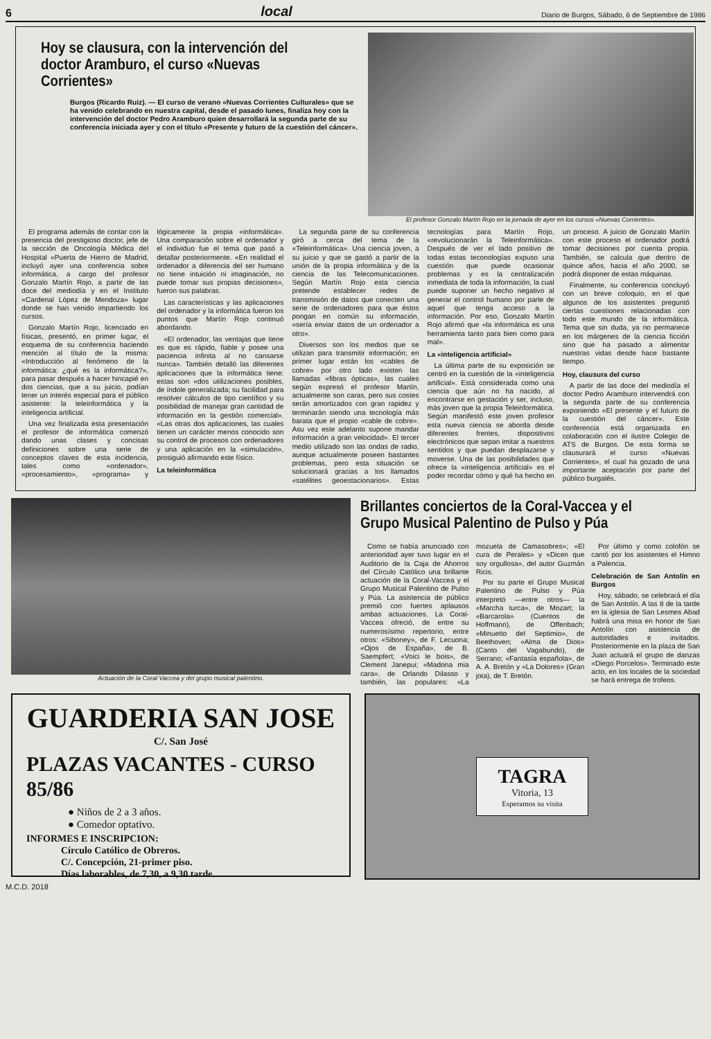6 local Diario de Burgos, Sábado, 6 de Septiembre de 1986
Hoy se clausura, con la intervención del doctor Aramburo, el curso «Nuevas Corrientes»
Burgos (Ricardo Ruiz). — El curso de verano «Nuevas Corrientes Culturales» que se ha venido celebrando en nuestra capital, desde el pasado lunes, finaliza hoy con la intervención del doctor Pedro Aramburo quien desarrollará la segunda parte de su conferencia iniciada ayer y con el título «Presente y futuro de la cuestión del cáncer».
El profesor Gonzalo Martín Rojo en la jornada de ayer en los cursos «Nuevas Corrientes».
El programa además de contar con la presencia del prestigioso doctor, jefe de la sección de Oncología Médica del Hospital «Puerta de Hierro de Madrid, incluyó ayer una conferencia sobre informática, a cargo del profesor Gonzalo Martín Rojo, a partir de las doce del mediodía y en el Instituto «Cardenal López de Mendoza» lugar donde se han venido impartiendo los cursos.
Gonzalo Martín Rojo, licenciado en físicas, presentó, en primer lugar, el esquema de su conferencia haciendo mención al título de la misma: «Introducción al fenómeno de la informática: ¿qué es la informática?», para pasar después a hacer hincapié en dos ciencias, que a su juicio, podían tener un interés especial para el público asistente: la teleinformática y la inteligencia artificial.
Una vez finalizada esta presentación el profesor de informática comenzó dando unas clases y concisas definiciones sobre una serie de conceptos claves de esta incidencia, tales como «ordenador», «procesamiento», «programa» y lógicamente la propia «informática». Una comparación sobre el ordenador y el individuo fue el tema que pasó a detallar posteriormente. «En realidad el ordenador a diferencia del ser humano no tiene intuición ni imaginación, no puede tomar sus propias decisiones», fueron sus palabras.
Las características y las aplicaciones del ordenador y la informática fueron los puntos que Martín Rojo continuó abordando.
«El ordenador, las ventajas que tiene es que es rápido, fiable y posee una paciencia infinita al no cansarse nunca». También detalló las diferentes aplicaciones que la informática tiene: estas son «dos utilizaciones posibles, de índole generalizada; su facilidad para resolver cálculos de tipo científico y su posibilidad de manejar gran cantidad de información en la gestión comercial». «Las otras dos aplicaciones, las cuales tienen un carácter menos conocido son su control de procesos con ordenadores y una aplicación en la «simulación», prosiguió afirmando este físico.
La teleinformática
La segunda parte de su conferencia giró a cerca del tema de la «Teleinformática». Una ciencia joven, a su juicio y que se gastó a partir de la unión de la propia informática y de la ciencia de las Telecomunicaciones. Según Martín Rojo esta ciencia pretende establecer redes de transmisión de datos que conecten una serie de ordenadores para que éstos pongan en común su información, «sería enviar datos de un ordenador a otro».
Diversos son los medios que se utilizan para transmitir información; en primer lugar están los «cables de cobre» por otro lado existen las llamadas «fibras ópticas», las cuales según expresó el profesor Martín, actualmente son caras, pero sus costes serán amortizados con gran rapidez y terminarán siendo una tecnología más barata que el propio «cable de cobre». Asu vez este adelanto supone mandar información a gran velocidad». El tercer medio utilizado son las ondas de radio, aunque actualmente poseen bastantes problemas, pero esta situación se solucionará gracias a los llamados «satélites geoestacionarios». Estas tecnologías para Martín Rojo, «revolucionarán la Teleinformática». Después de ver el lado positivo de todas estas teconologías expuso una cuestión que puede ocasionar problemas y es la centralización inmediata de toda la información, la cual puede suponer un hecho negativo al generar el control humano por parte de aquel que tenga acceso a la información. Por eso, Gonzalo Martín Rojo afirmó que «la informática es una herramienta tanto para bien como para mal».
La «inteligencia artificial»
La última parte de su exposición se centró en la cuestión de la «inteligencia artificial». Está considerada como una ciencia que aún no ha nacido, al encontrarse en gestación y ser, incluso, más joven que la propia Teleinformática. Según manifestó este joven profesor esta nueva ciencia se aborda desde diferentes frentes, dispositivos electrónicos que sepan imitar a nuestros sentidos y que puedan desplazarse y moverse. Una de las posibilidades que ofrece la «inteligencia artificial» es el poder recordar cómo y qué ha hecho en un proceso. A juicio de Gonzalo Martín con este proceso el ordenador podrá tomar decisiones por cuenta propia. También, se calcula que dentro de quince años, hacia el año 2000, se podrá disponer de estas máquinas.
Finalmente, su conferencia concluyó con un breve coloquio, en el que algunos de los asistentes preguntó ciertas cuestiones relacionadas con todo este mundo de la informática. Tema que sin duda, ya no permanece en los márgenes de la ciencia ficción sino que ha pasado a alimentar nuestras vidas desde hace bastante tiempo.
Hoy, clausura del curso
A partir de las doce del mediodía el doctor Pedro Aramburo intervendrá con la segunda parte de su conferencia exponiendo «El presente y el futuro de la cuestión del cáncer». Este conferencia está organizada en colaboración con el ilustre Colegio de ATS de Burgos. De esta forma se clausurará el curso «Nuevas Corrientes», el cual ha gozado de una importante aceptación por parte del público burgalés.
Actuación de la Coral Vaccea y del grupo musical palentino.
Brillantes conciertos de la Coral-Vaccea y el Grupo Musical Palentino de Pulso y Púa
Como se había anunciado con anterioridad ayer tuvo lugar en el Auditorio de la Caja de Ahorros del Círculo Católico una brillante actuación de la Coral-Vaccea y el Grupo Musical Palentino de Pulso y Púa. La asistencia de público premió con fuertes aplausos ambas actuaciones. La Coral-Vaccea ofreció, de entre su numerosísimo repertorio, entre otros: «Siboney», de F. Lecuona; «Ojos de España», de B. Saempfert; «Voici le bois», de Clement Janepui; «Madona mia cara», de Orlando Dilasso y también, las populares: «La mozuela de Camasobres»; «El cura de Perales» y «Dicen que soy orgullosa», del autor Guzmán Ricis.
Por su parte el Grupo Musical Palentino de Pulso y Púa interpretó —entre otros— la «Marcha turca», de Mozart; la «Barcarola» (Cuentos de Hoffmann), de Offenbach; «Minuetto del Septimio», de Beethoven; «Alma de Dios» (Canto del Vagabundo), de Serrano; «Fantasía española», de A. A. Bretón y «La Dolores» (Gran jota), de T. Bretón.
Por último y como colofón se cantó por los asistentes el Himno a Palencia.
Celebración de San Antolín en Burgos
Hoy, sábado, se celebrará el día de San Antolín. A las 8 de la tarde en la iglesia de San Lesmes Abad habrá una misa en honor de San Antolín con asistencia de autoridades e invitados. Posteriormente en la plaza de San Juan actuará el grupo de danzas «Diego Porcelos». Terminado este acto, en los locales de la sociedad se hará entrega de trofeos.
GUARDERIA SAN JOSE
C/. San José
PLAZAS VACANTES - CURSO 85/86
● Niños de 2 a 3 años.
● Comedor optativo.
INFORMES E INSCRIPCION:
Círculo Católico de Obreros.
C/. Concepción, 21-primer piso.
Días laborables, de 7,30, a 9,30 tarde.
TAGRA
Vitoria, 13
Esperamos su visita
M.C.D. 2018